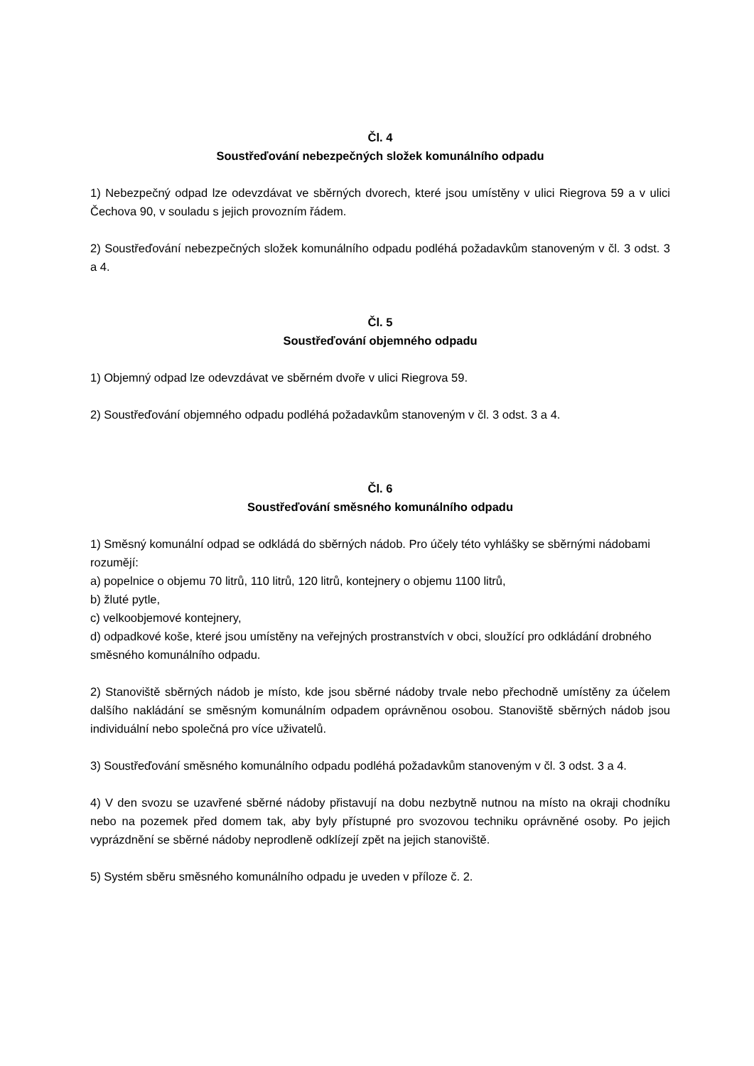Čl. 4
Soustřeďování nebezpečných složek komunálního odpadu
1) Nebezpečný odpad lze odevzdávat ve sběrných dvorech, které jsou umístěny v ulici Riegrova 59 a v ulici Čechova 90, v souladu s jejich provozním řádem.
2) Soustřeďování nebezpečných složek komunálního odpadu podléhá požadavkům stanoveným v čl. 3 odst. 3 a 4.
Čl. 5
Soustřeďování objemného odpadu
1) Objemný odpad lze odevzdávat ve sběrném dvoře v ulici Riegrova 59.
2) Soustřeďování objemného odpadu podléhá požadavkům stanoveným v čl. 3 odst. 3 a 4.
Čl. 6
Soustřeďování směsného komunálního odpadu
1) Směsný komunální odpad se odkládá do sběrných nádob. Pro účely této vyhlášky se sběrnými nádobami rozumějí:
a) popelnice o objemu 70 litrů, 110 litrů, 120 litrů, kontejnery o objemu 1100 litrů,
b) žluté pytle,
c) velkoobjemové kontejnery,
d) odpadkové koše, které jsou umístěny na veřejných prostranstvích v obci, sloužící pro odkládání drobného směsného komunálního odpadu.
2) Stanoviště sběrných nádob je místo, kde jsou sběrné nádoby trvale nebo přechodně umístěny za účelem dalšího nakládání se směsným komunálním odpadem oprávněnou osobou. Stanoviště sběrných nádob jsou individuální nebo společná pro více uživatelů.
3) Soustřeďování směsného komunálního odpadu podléhá požadavkům stanoveným v čl. 3 odst. 3 a 4.
4) V den svozu se uzavřené sběrné nádoby přistavují na dobu nezbytně nutnou na místo na okraji chodníku nebo na pozemek před domem tak, aby byly přístupné pro svozovou techniku oprávněné osoby. Po jejich vyprázdnění se sběrné nádoby neprodleně odklízejí zpět na jejich stanoviště.
5) Systém sběru směsného komunálního odpadu je uveden v příloze č. 2.